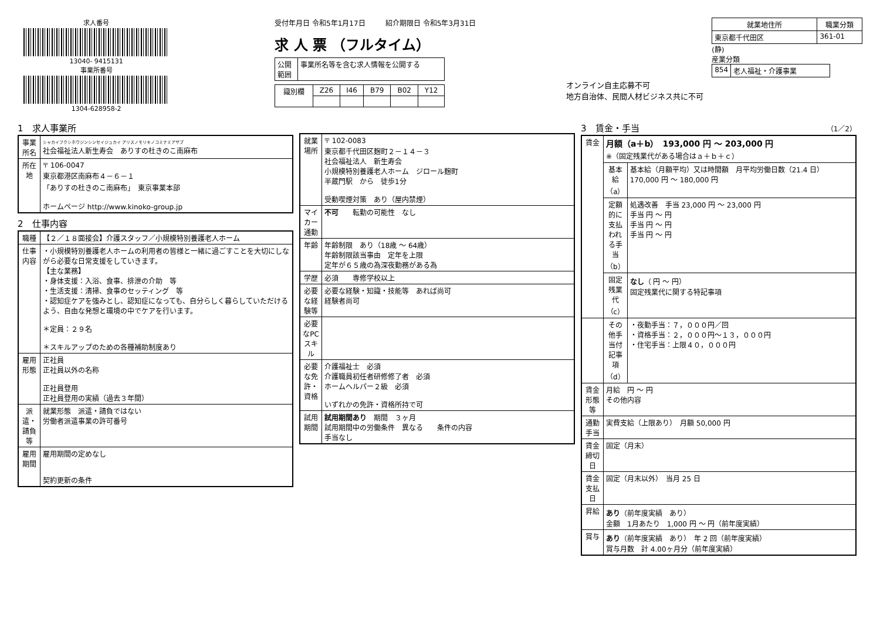求人番号
13040- 9415131
事業所番号
1304-628958-2
受付年月日 令和5年1月17日 紹介期限日 令和5年3月31日
求 人 票 （フルタイム）
| 公開 範囲 | 事業所名等を含む求人情報を公開する |
| 識別欄 | Z26 | I46 | B79 | B02 | Y12 |
オンライン自主応募不可
地方自治体、民間人材ビジネス共に不可
| 就業地住所 | 職業分類 |
| --- | --- |
| 東京都千代田区 | 361-01 |
(静)
産業分類
| 854 | 老人福祉・介護事業 |
1　求人事業所
| 事業所名 | シャカイフクシホウジンシンセイジュカイ アリスノモリキノコミナミアザブ 社会福祉法人新生寿会 ありすの杜きのこ南麻布 |
| 所在地 | 〒 106-0047 東京都港区南麻布４－６－１ 「ありすの杜きのこ南麻布」 東京事業本部 ホームページ http://www.kinoko-group.jp |
2　仕事内容
| 職種 | 【２／１８面接会】介護スタッフ／小規模特別養護老人ホーム |
| 仕事内容 | ・小規模特別養護老人ホームの利用者の皆様と一緒に過ごすことを大切にしながら必要な日常支援をしていきます。 【主な業務】 ・身体支援：入浴、食事、排泄の介助 等 ・生活支援：清掃、食事のセッティング 等 ・認知症ケアを強みとし、認知症になっても、自分らしく暮らしていただけるよう、自由な発想と環境の中でケアを行います。 ＊定員：２９名 ＊スキルアップのための各種補助制度あり |
| 雇用形態 | 正社員 正社員以外の名称 正社員登用 正社員登用の実績（過去３年間） |
| 派遣・請負等 | 就業形態 派遣・請負ではない 労働者派遣事業の許可番号 |
| 雇用期間 | 雇用期間の定めなし 契約更新の条件 |
| 就業場所 | 〒 102-0083 東京都千代田区麹町２－１４－３ 社会福祉法人 新生寿会 小規模特別養護老人ホーム ジロール麹町 半蔵門駅 から 徒歩1分 受動喫煙対策 あり（屋内禁煙） |
| マイカー通勤 | 不可 転勤の可能性 なし |
| 年齢 | 年齢制限 あり（18歳 ～ 64歳） 年齢制限該当事由 定年を上限 定年が６５歳の為深夜勤務がある為 |
| 学歴 | 必須 専修学校以上 |
| 必要な経験等 | 必要な経験・知識・技能等 あれば尚可 経験者尚可 |
| 必要なPCスキル | |
| 必要な免許・資格 | 介護福祉士 必須 介護職員初任者研修修了者 必須 ホームヘルパー２級 必須 いずれかの免許・資格所持で可 |
| 試用期間 | 試用期間あり 期間 ３ヶ月 試用期間中の労働条件 異なる 条件の内容 手当なし |
3　賃金・手当 （1／2）
| 賃金 | 月額（a＋b） 193,000 円 ～ 203,000 円 ※（固定残業代がある場合はａ＋ｂ＋ｃ） | |
| | 基本給（a） | 基本給（月額平均）又は時間額 月平均労働日数（21.4 日） 170,000 円 ～ 180,000 円 |
| | 定額的に支払われる手当（b） | 処遇改善 手当 23,000 円 ～ 23,000 円 手当 円 ～ 円 手当 円 ～ 円 手当 円 ～ 円 |
| | 固定残業代（c） | なし （ 円 ～ 円） 固定残業代に関する特記事項 |
| | その他手当付記事項（d） | ・夜勤手当：７，０００円／回 ・資格手当：２，０００円～１３，０００円 ・住宅手当：上限４０，０００円 |
| 賃金形態等 | 月給 円 ～ 円 その他内容 | |
| 通勤手当 | 実費支給（上限あり） 月額 50,000 円 | |
| 賃金締切日 | 固定（月末） | |
| 賃金支払日 | 固定（月末以外） 当月 25 日 | |
| 昇給 | あり （前年度実績 あり） 金額 1月あたり 1,000 円 ～ 円（前年度実績） | |
| 賞与 | あり （前年度実績 あり） 年 2 回（前年度実績） 賞与月数 計 4.00ヶ月分（前年度実績） | |